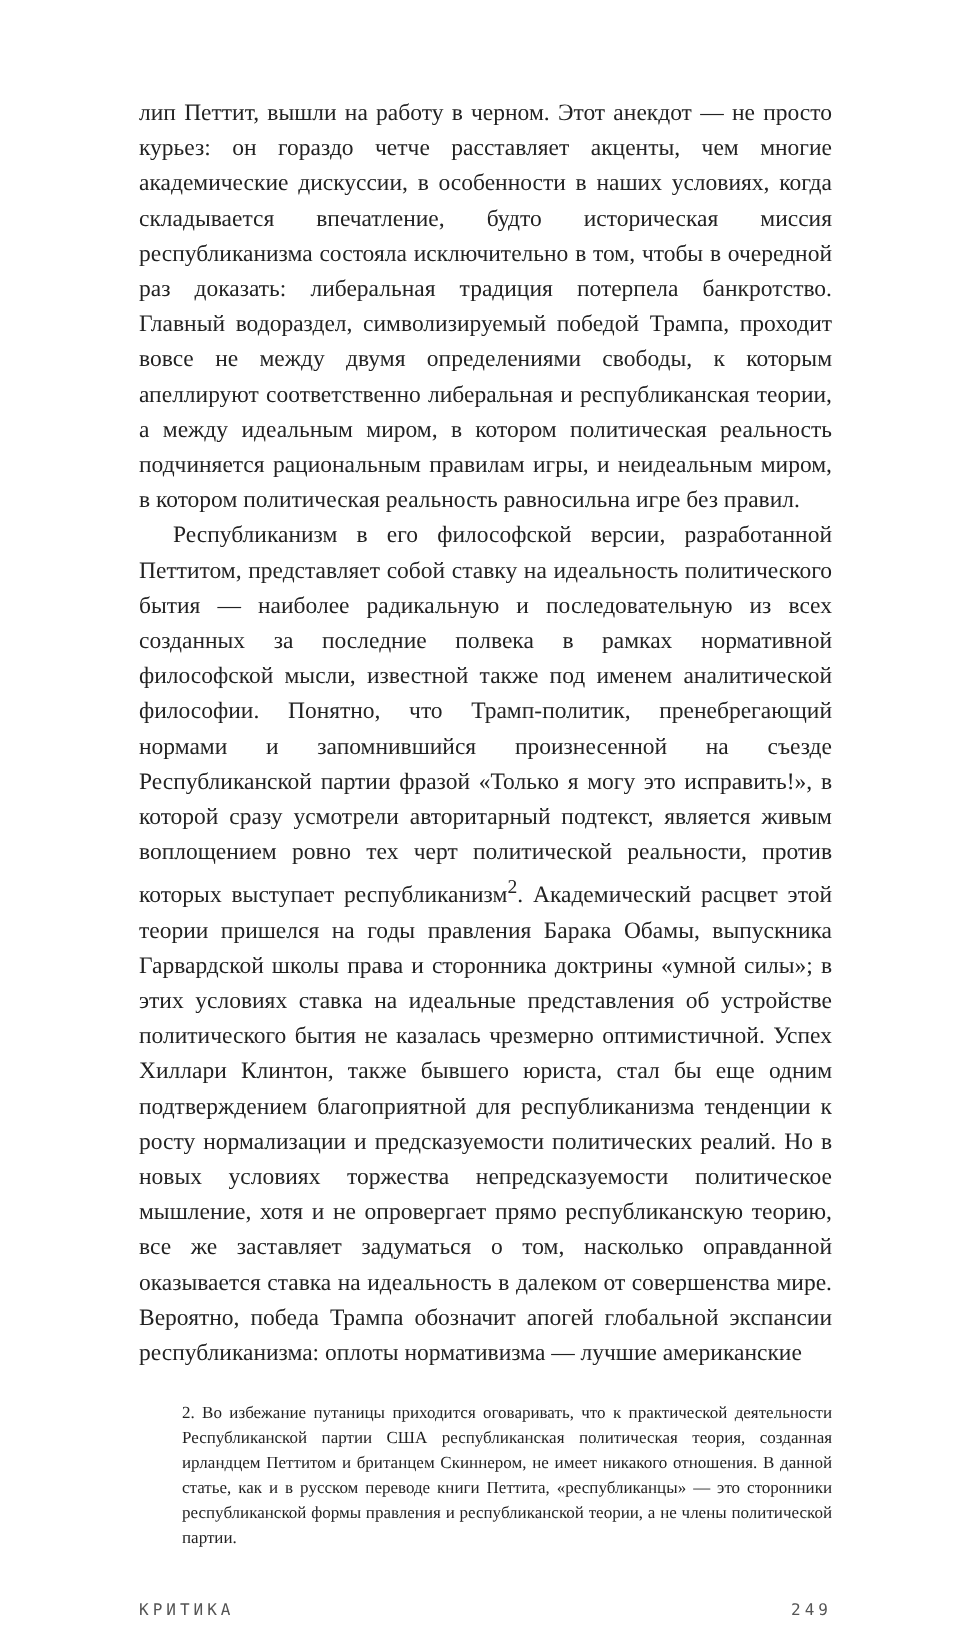лип Петтит, вышли на работу в черном. Этот анекдот — не просто курьез: он гораздо четче расставляет акценты, чем многие академические дискуссии, в особенности в наших условиях, когда складывается впечатление, будто историческая миссия республиканизма состояла исключительно в том, чтобы в очередной раз доказать: либеральная традиция потерпела банкротство. Главный водораздел, символизируемый победой Трампа, проходит вовсе не между двумя определениями свободы, к которым апеллируют соответственно либеральная и республиканская теории, а между идеальным миром, в котором политическая реальность подчиняется рациональным правилам игры, и неидеальным миром, в котором политическая реальность равносильна игре без правил.
Республиканизм в его философской версии, разработанной Петтитом, представляет собой ставку на идеальность политического бытия — наиболее радикальную и последовательную из всех созданных за последние полвека в рамках нормативной философской мысли, известной также под именем аналитической философии. Понятно, что Трамп-политик, пренебрегающий нормами и запомнившийся произнесенной на съезде Республиканской партии фразой «Только я могу это исправить!», в которой сразу усмотрели авторитарный подтекст, является живым воплощением ровно тех черт политической реальности, против которых выступает республиканизм<sup>2</sup>. Академический расцвет этой теории пришелся на годы правления Барака Обамы, выпускника Гарвардской школы права и сторонника доктрины «умной силы»; в этих условиях ставка на идеальные представления об устройстве политического бытия не казалась чрезмерно оптимистичной. Успех Хиллари Клинтон, также бывшего юриста, стал бы еще одним подтверждением благоприятной для республиканизма тенденции к росту нормализации и предсказуемости политических реалий. Но в новых условиях торжества непредсказуемости политическое мышление, хотя и не опровергает прямо республиканскую теорию, все же заставляет задуматься о том, насколько оправданной оказывается ставка на идеальность в далеком от совершенства мире. Вероятно, победа Трампа обозначит апогей глобальной экспансии республиканизма: оплоты нормативизма — лучшие американские
2. Во избежание путаницы приходится оговаривать, что к практической деятельности Республиканской партии США республиканская политическая теория, созданная ирландцем Петтитом и британцем Скиннером, не имеет никакого отношения. В данной статье, как и в русском переводе книги Петтита, «республиканцы» — это сторонники республиканской формы правления и республиканской теории, а не члены политической партии.
КРИТИКА 249